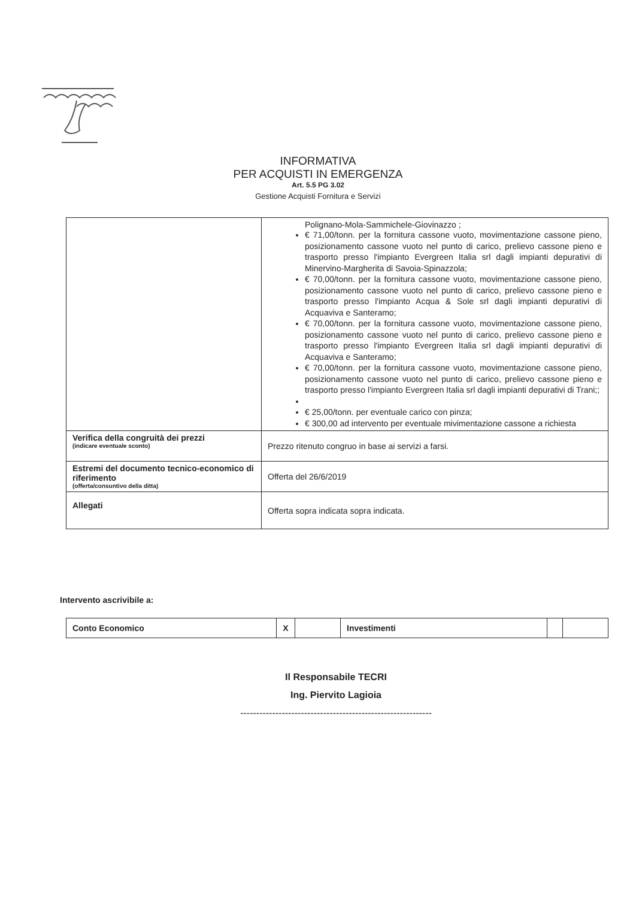INFORMATIVA
PER ACQUISTI IN EMERGENZA
Art. 5.5 PG 3.02
Gestione Acquisti Fornitura e Servizi
| | Polignano-Mola-Sammichele-Giovinazzo ; € 71,00/tonn. per la fornitura cassone vuoto, movimentazione cassone pieno, posizionamento cassone vuoto nel punto di carico, prelievo cassone pieno e trasporto presso l'impianto Evergreen Italia srl dagli impianti depurativi di Minervino-Margherita di Savoia-Spinazzola; € 70,00/tonn. per la fornitura cassone vuoto, movimentazione cassone pieno, posizionamento cassone vuoto nel punto di carico, prelievo cassone pieno e trasporto presso l'impianto Acqua & Sole srl dagli impianti depurativi di Acquaviva e Santeramo; € 70,00/tonn. per la fornitura cassone vuoto, movimentazione cassone pieno, posizionamento cassone vuoto nel punto di carico, prelievo cassone pieno e trasporto presso l'impianto Evergreen Italia srl dagli impianti depurativi di Acquaviva e Santeramo; € 70,00/tonn. per la fornitura cassone vuoto, movimentazione cassone pieno, posizionamento cassone vuoto nel punto di carico, prelievo cassone pieno e trasporto presso l'impianto Evergreen Italia srl dagli impianti depurativi di Trani;; € 25,00/tonn. per eventuale carico con pinza; € 300,00 ad intervento per eventuale mivimentazione cassone a richiesta |
| Verifica della congruità dei prezzi (indicare eventuale sconto) | Prezzo ritenuto congruo in base ai servizi a farsi. |
| Estremi del documento tecnico-economico di riferimento (offerta/consuntivo della ditta) | Offerta del 26/6/2019 |
| Allegati | Offerta sopra indicata sopra indicata. |
Intervento ascrivibile a:
| Conto Economico | X | | Investimenti | | |
Il Responsabile TECRI
Ing. Piervito Lagioia
------------------------------------------------------------